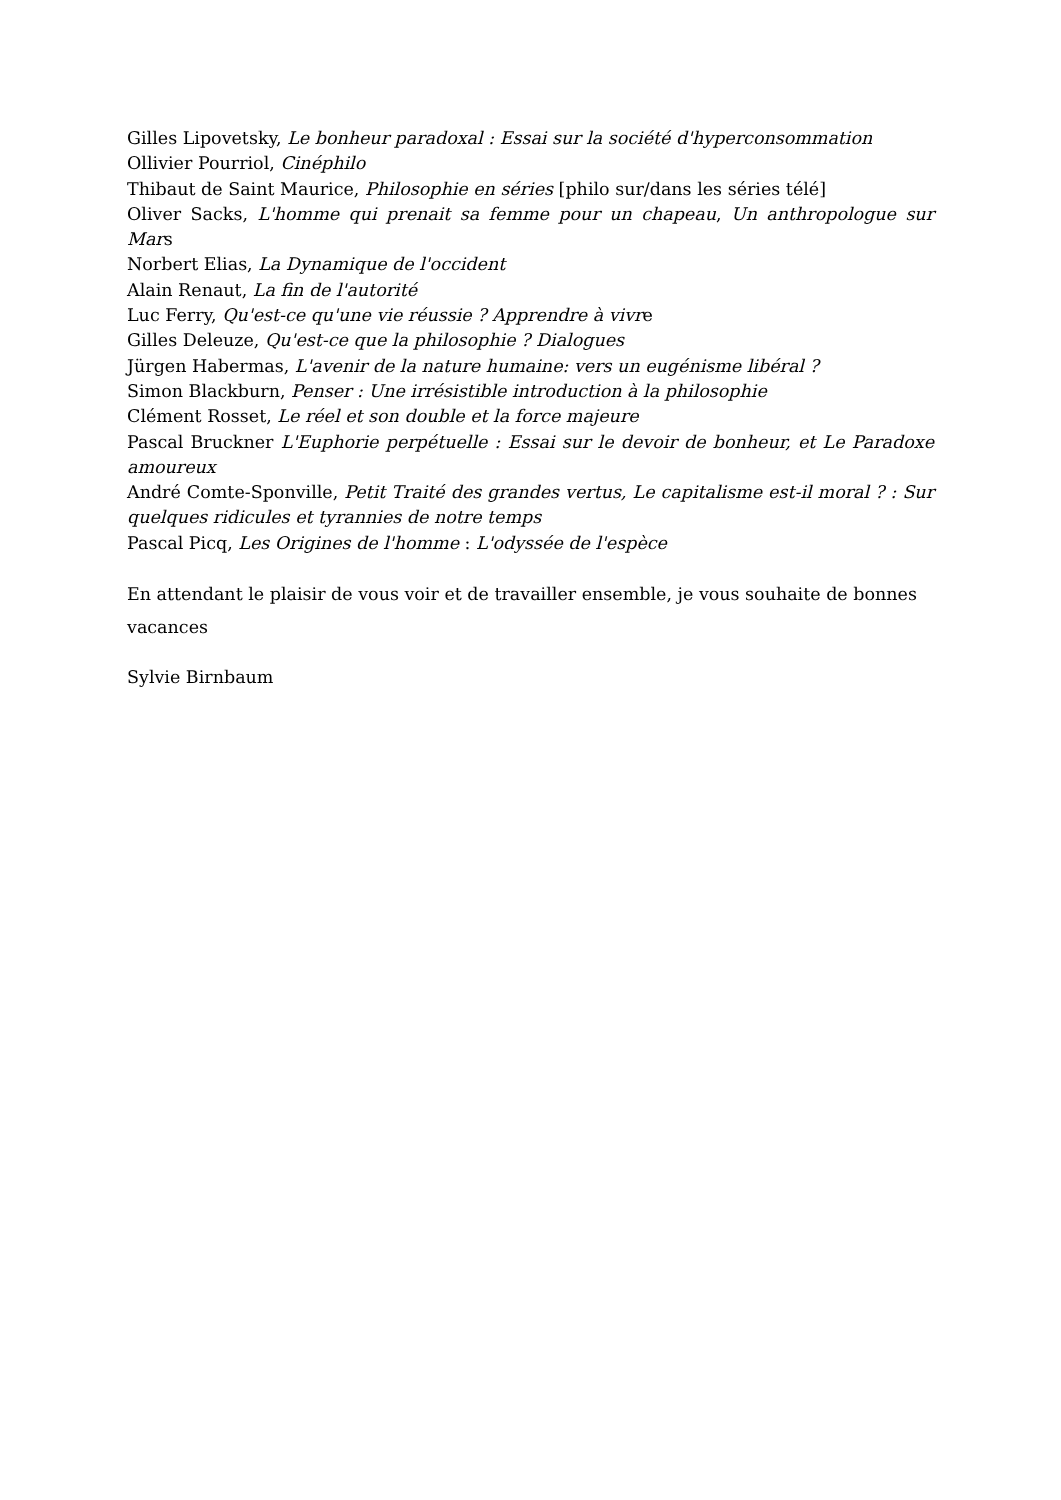Gilles Lipovetsky, Le bonheur paradoxal : Essai sur la société d'hyperconsommation
Ollivier Pourriol, Cinéphilo
Thibaut de Saint Maurice, Philosophie en séries [philo sur/dans les séries télé]
Oliver Sacks, L'homme qui prenait sa femme pour un chapeau, Un anthropologue sur Mars
Norbert Elias, La Dynamique de l'occident
Alain Renaut, La fin de l'autorité
Luc Ferry, Qu'est-ce qu'une vie réussie ? Apprendre à vivre
Gilles Deleuze, Qu'est-ce que la philosophie ? Dialogues
Jürgen Habermas, L'avenir de la nature humaine: vers un eugénisme libéral ?
Simon Blackburn, Penser : Une irrésistible introduction à la philosophie
Clément Rosset, Le réel et son double et la force majeure
Pascal Bruckner L'Euphorie perpétuelle : Essai sur le devoir de bonheur, et Le Paradoxe amoureux
André Comte-Sponville, Petit Traité des grandes vertus, Le capitalisme est-il moral ? : Sur quelques ridicules et tyrannies de notre temps
Pascal Picq, Les Origines de l'homme : L'odyssée de l'espèce
En attendant le plaisir de vous voir et de travailler ensemble, je vous souhaite de bonnes vacances
Sylvie Birnbaum